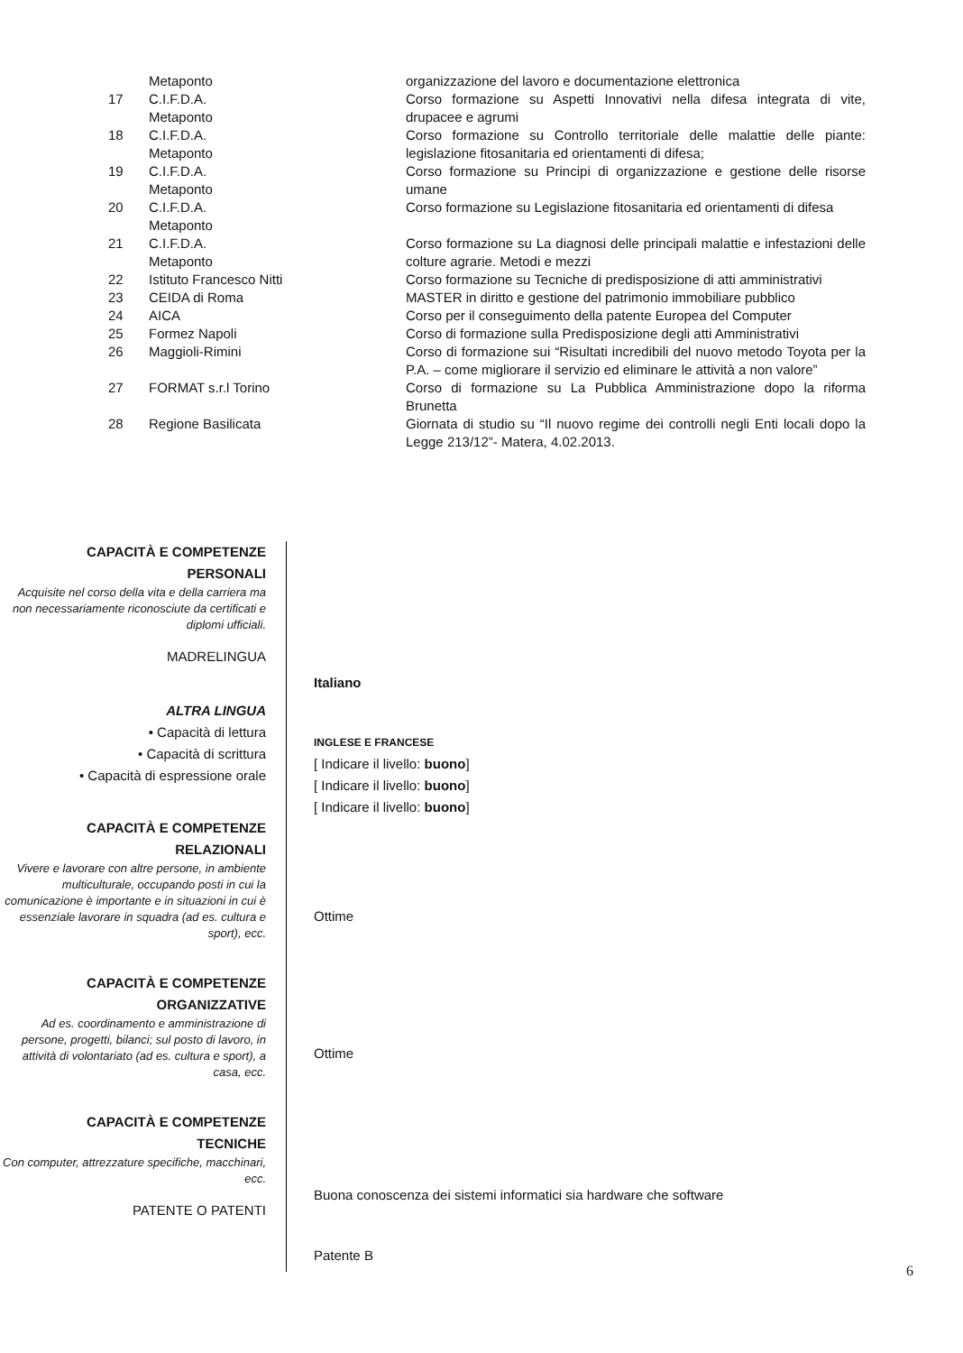| | Metaponto | organizzazione del lavoro e documentazione elettronica |
| 17 | C.I.F.D.A. Metaponto | Corso formazione su Aspetti Innovativi nella difesa integrata di vite, drupacee e agrumi |
| 18 | C.I.F.D.A. Metaponto | Corso formazione su Controllo territoriale delle malattie delle piante: legislazione fitosanitaria ed orientamenti di difesa; |
| 19 | C.I.F.D.A. Metaponto | Corso formazione su Principi di organizzazione e gestione delle risorse umane |
| 20 | C.I.F.D.A. Metaponto | Corso formazione su Legislazione fitosanitaria ed orientamenti di difesa |
| 21 | C.I.F.D.A. Metaponto | Corso formazione su La diagnosi delle principali malattie e infestazioni delle colture agrarie. Metodi e mezzi |
| 22 | Istituto Francesco Nitti | Corso formazione su Tecniche di predisposizione di atti amministrativi |
| 23 | CEIDA di Roma | MASTER in diritto e gestione del patrimonio immobiliare pubblico |
| 24 | AICA | Corso per il conseguimento della patente Europea del Computer |
| 25 | Formez Napoli | Corso di formazione sulla Predisposizione degli atti Amministrativi |
| 26 | Maggioli-Rimini | Corso di formazione sui “Risultati incredibili del nuovo metodo Toyota per la P.A. – come migliorare il servizio ed eliminare le attività a non valore” |
| 27 | FORMAT s.r.l Torino | Corso di formazione su La Pubblica Amministrazione dopo la riforma Brunetta |
| 28 | Regione Basilicata | Giornata di studio su “Il nuovo regime dei controlli negli Enti locali dopo la Legge 213/12”- Matera, 4.02.2013. |
CAPACITÀ E COMPETENZE
PERSONALI
Acquisite nel corso della vita e della carriera ma non necessariamente riconosciute da certificati e diplomi ufficiali.
MADRELINGUA
ALTRA LINGUA
• Capacità di lettura
• Capacità di scrittura
• Capacità di espressione orale
CAPACITÀ E COMPETENZE
RELAZIONALI
Vivere e lavorare con altre persone, in ambiente multiculturale, occupando posti in cui la comunicazione è importante e in situazioni in cui è essenziale lavorare in squadra (ad es. cultura e sport), ecc.
CAPACITÀ E COMPETENZE
ORGANIZZATIVE
Ad es. coordinamento e amministrazione di persone, progetti, bilanci; sul posto di lavoro, in attività di volontariato (ad es. cultura e sport), a casa, ecc.
CAPACITÀ E COMPETENZE
TECNICHE
Con computer, attrezzature specifiche, macchinari, ecc.
PATENTE O PATENTI
Italiano
INGLESE E FRANCESE
[ Indicare il livello: buono]
[ Indicare il livello: buono]
[ Indicare il livello: buono]
Ottime
Ottime
Buona conoscenza dei sistemi informatici sia hardware che software
Patente B
6